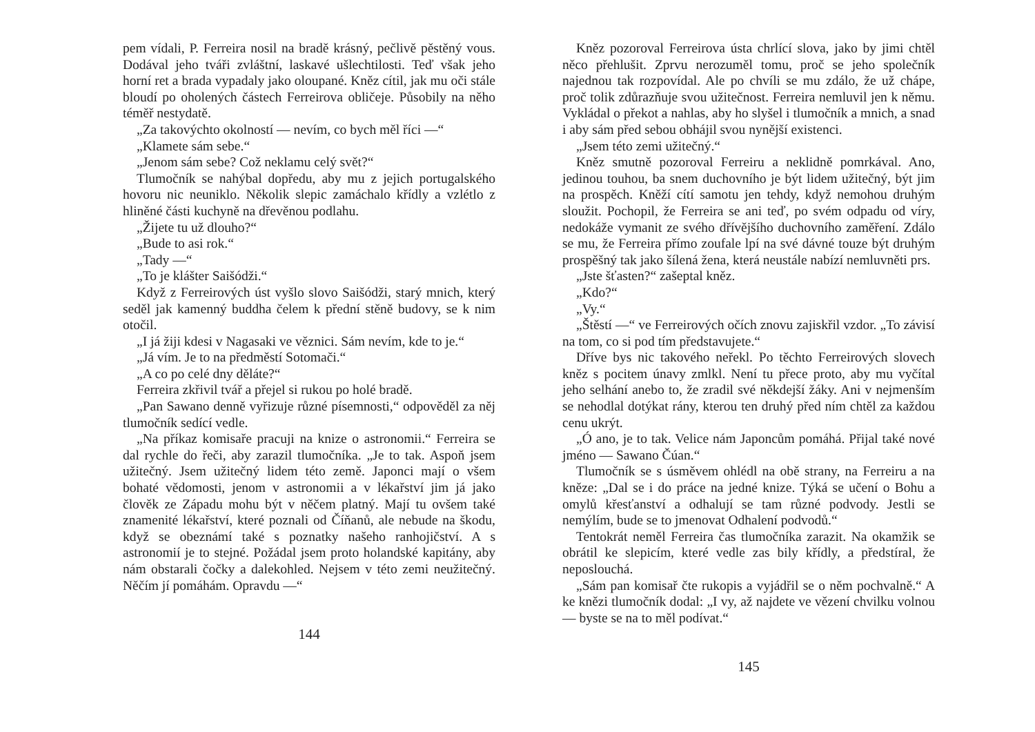pem vídali, P. Ferreira nosil na bradě krásný, pečlivě pěstěný vous. Dodával jeho tváři zvláštní, laskavé ušlechtilosti. Teď však jeho horní ret a brada vypadaly jako oloupané. Kněz cítil, jak mu oči stále bloudí po oholených částech Ferreirova obličeje. Působily na něho téměř nestydatě.
„Za takovýchto okolností — nevím, co bych měl říci —“
„Klamete sám sebe.“
„Jenom sám sebe? Což neklamu celý svět?“
Tlumočník se nahýbal dopředu, aby mu z jejich portugalského hovoru nic neuniklo. Několik slepic zamáchalo křídly a vzlétlo z hliněné části kuchyně na dřevěnou podlahu.
„Žijete tu už dlouho?“
„Bude to asi rok.“
„Tady —“
„To je klášter Saišódži.“
Když z Ferreirových úst vyšlo slovo Saišódži, starý mnich, který seděl jak kamenný buddha čelem k přední stěně budovy, se k nim otočil.
„I já žiji kdesi v Nagasaki ve věznici. Sám nevím, kde to je.“
„Já vím. Je to na předměstí Sotomači.“
„A co po celé dny děláte?“
Ferreira zkřivil tvář a přejel si rukou po holé bradě.
„Pan Sawano denně vyřizuje různé písemnosti,“ odpověděl za něj tlumočník sedící vedle.
„Na příkaz komisaře pracuji na knize o astronomii.“ Ferreira se dal rychle do řeči, aby zarazil tlumočníka. „Je to tak. Aspoň jsem užitečný. Jsem užitečný lidem této země. Japonci mají o všem bohaté vědomosti, jenom v astronomii a v lékařství jim já jako člověk ze Západu mohu být v něčem platný. Mají tu ovšem také znamenité lékařství, které poznali od Číňanů, ale nebude na škodu, když se obeznámí také s poznatky našeho ranhojičství. A s astronomií je to stejné. Požádal jsem proto holandské kapitány, aby nám obstarali čočky a dalekohled. Nejsem v této zemi neužitečný. Něčím jí pomáhám. Opravdu —“
144
Kněz pozoroval Ferreirova ústa chrlící slova, jako by jimi chtěl něco přehlušit. Zprvu nerozuměl tomu, proč se jeho společník najednou tak rozpovídal. Ale po chvíli se mu zdálo, že už chápe, proč tolik zdůrazňuje svou užitečnost. Ferreira nemluvil jen k němu. Vykládal o překot a nahlas, aby ho slyšel i tlumočník a mnich, a snad i aby sám před sebou obhájil svou nynější existenci.
„Jsem této zemi užitečný.“
Kněz smutně pozoroval Ferreiru a neklidně pomrkával. Ano, jedinou touhou, ba snem duchovního je být lidem užitečný, být jim na prospěch. Kněží cítí samotu jen tehdy, když nemohou druhým sloužit. Pochopil, že Ferreira se ani teď, po svém odpadu od víry, nedokáže vymanit ze svého dřívějšího duchovního zaměření. Zdálo se mu, že Ferreira přímo zoufale lpí na své dávné touze být druhým prospěšný tak jako šílená žena, která neustále nabízí nemluvněti prs.
„Jste šťasten?“ zašeptal kněz.
„Kdo?“
„Vy.“
„Štěstí —“ ve Ferreirových očích znovu zajiskřil vzdor. „To závisí na tom, co si pod tím představujete.“
Dříve bys nic takového neřekl. Po těchto Ferreirových slovech kněz s pocitem únavy zmlkl. Není tu přece proto, aby mu vyčítal jeho selhání anebo to, že zradil své někdejší žáky. Ani v nejmenším se nehodlal dotýkat rány, kterou ten druhý před ním chtěl za každou cenu ukrýt.
„Ó ano, je to tak. Velice nám Japoncům pomáhá. Přijal také nové jméno — Sawano Čúan.“
Tlumočník se s úsměvem ohlédl na obě strany, na Ferreiru a na kněze: „Dal se i do práce na jedné knize. Týká se učení o Bohu a omylů křesťanství a odhalují se tam různé podvody. Jestli se nemýlím, bude se to jmenovat Odhalení podvodů.“
Tentokrát neměl Ferreira čas tlumočníka zarazit. Na okamžik se obrátil ke slepicím, které vedle zas bily křídly, a předstíral, že neposlouchá.
„Sám pan komisař čte rukopis a vyjádřil se o něm pochvalně.“ A ke knězi tlumočník dodal: „I vy, až najdete ve vězení chvilku volnou — byste se na to měl podívat.“
145